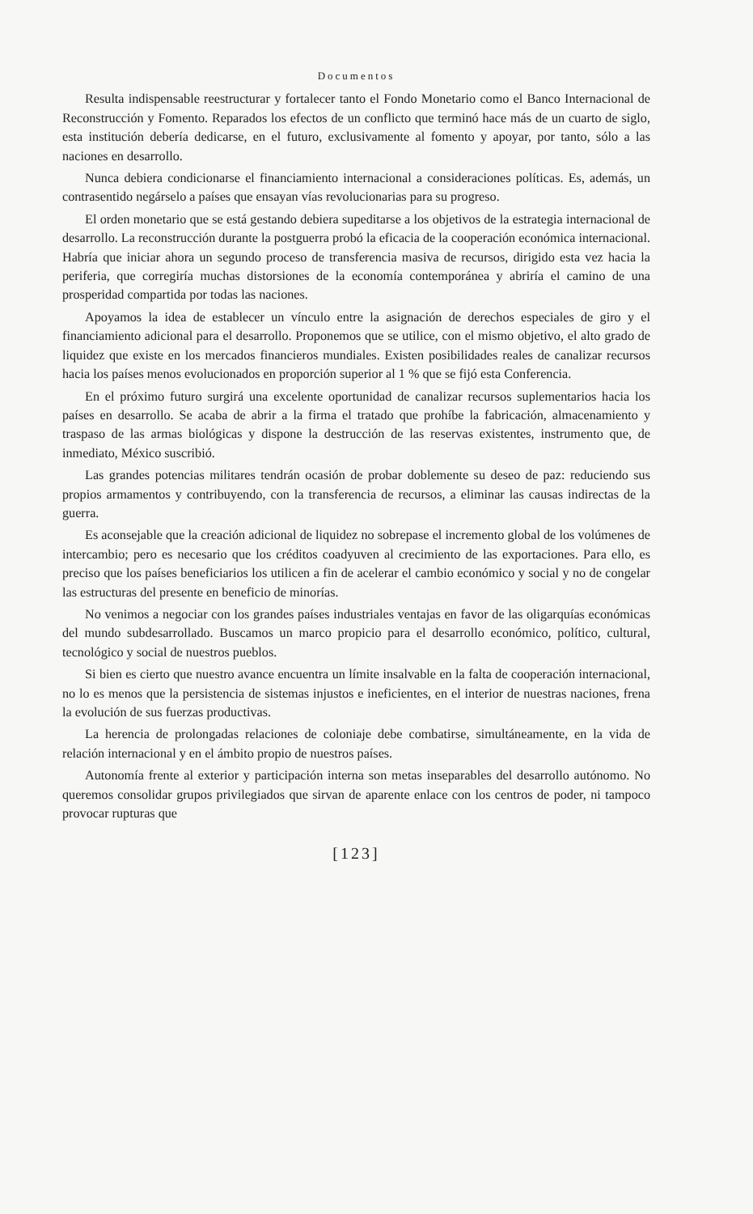Documentos
Resulta indispensable reestructurar y fortalecer tanto el Fondo Monetario como el Banco Internacional de Reconstrucción y Fomento. Reparados los efectos de un conflicto que terminó hace más de un cuarto de siglo, esta institución debería dedicarse, en el futuro, exclusivamente al fomento y apoyar, por tanto, sólo a las naciones en desarrollo.
Nunca debiera condicionarse el financiamiento internacional a consideraciones políticas. Es, además, un contrasentido negárselo a países que ensayan vías revolucionarias para su progreso.
El orden monetario que se está gestando debiera supeditarse a los objetivos de la estrategia internacional de desarrollo. La reconstrucción durante la postguerra probó la eficacia de la cooperación económica internacional. Habría que iniciar ahora un segundo proceso de transferencia masiva de recursos, dirigido esta vez hacia la periferia, que corregiría muchas distorsiones de la economía contemporánea y abriría el camino de una prosperidad compartida por todas las naciones.
Apoyamos la idea de establecer un vínculo entre la asignación de derechos especiales de giro y el financiamiento adicional para el desarrollo. Proponemos que se utilice, con el mismo objetivo, el alto grado de liquidez que existe en los mercados financieros mundiales. Existen posibilidades reales de canalizar recursos hacia los países menos evolucionados en proporción superior al 1 % que se fijó esta Conferencia.
En el próximo futuro surgirá una excelente oportunidad de canalizar recursos suplementarios hacia los países en desarrollo. Se acaba de abrir a la firma el tratado que prohíbe la fabricación, almacenamiento y traspaso de las armas biológicas y dispone la destrucción de las reservas existentes, instrumento que, de inmediato, México suscribió.
Las grandes potencias militares tendrán ocasión de probar doblemente su deseo de paz: reduciendo sus propios armamentos y contribuyendo, con la transferencia de recursos, a eliminar las causas indirectas de la guerra.
Es aconsejable que la creación adicional de liquidez no sobrepase el incremento global de los volúmenes de intercambio; pero es necesario que los créditos coadyuven al crecimiento de las exportaciones. Para ello, es preciso que los países beneficiarios los utilicen a fin de acelerar el cambio económico y social y no de congelar las estructuras del presente en beneficio de minorías.
No venimos a negociar con los grandes países industriales ventajas en favor de las oligarquías económicas del mundo subdesarrollado. Buscamos un marco propicio para el desarrollo económico, político, cultural, tecnológico y social de nuestros pueblos.
Si bien es cierto que nuestro avance encuentra un límite insalvable en la falta de cooperación internacional, no lo es menos que la persistencia de sistemas injustos e ineficientes, en el interior de nuestras naciones, frena la evolución de sus fuerzas productivas.
La herencia de prolongadas relaciones de coloniaje debe combatirse, simultáneamente, en la vida de relación internacional y en el ámbito propio de nuestros países.
Autonomía frente al exterior y participación interna son metas inseparables del desarrollo autónomo. No queremos consolidar grupos privilegiados que sirvan de aparente enlace con los centros de poder, ni tampoco provocar rupturas que
[123]